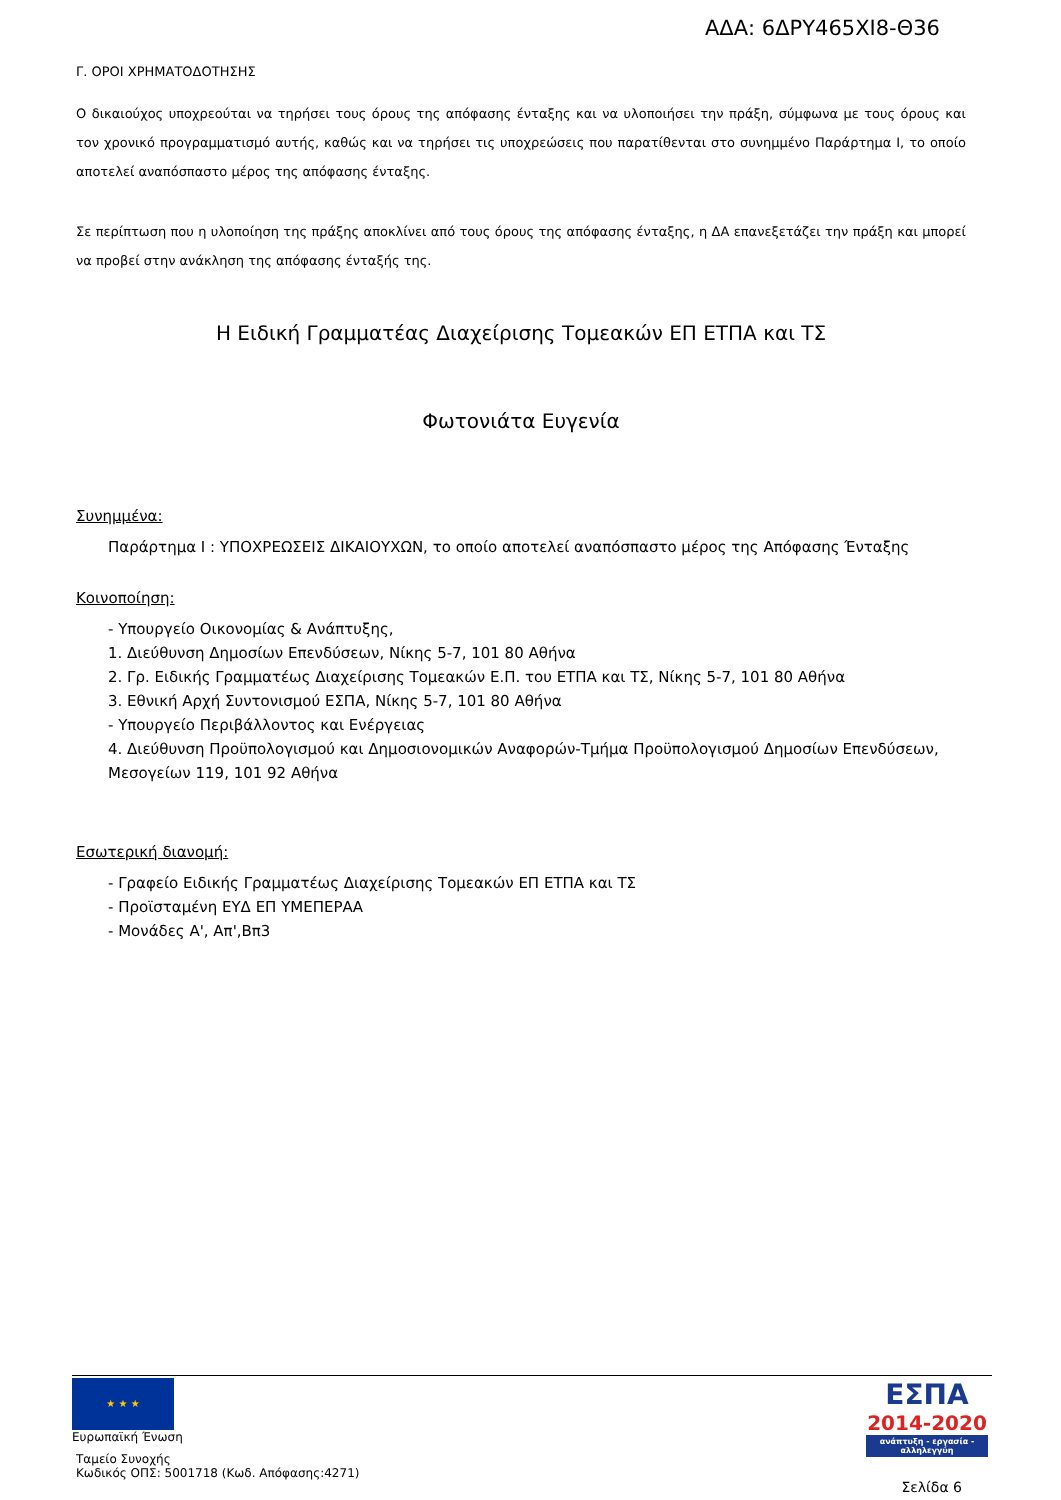ΑΔΑ: 6ΔΡΥ465ΧΙ8-Θ36
Γ. ΟΡΟΙ ΧΡΗΜΑΤΟΔΟΤΗΣΗΣ
Ο δικαιούχος υποχρεούται να τηρήσει τους όρους της απόφασης ένταξης και να υλοποιήσει την πράξη, σύμφωνα με τους όρους και τον χρονικό προγραμματισμό αυτής, καθώς και να τηρήσει τις υποχρεώσεις που παρατίθενται στο συνημμένο Παράρτημα Ι, το οποίο αποτελεί αναπόσπαστο μέρος της απόφασης ένταξης.
Σε περίπτωση που η υλοποίηση της πράξης αποκλίνει από τους όρους της απόφασης ένταξης, η ΔΑ επανεξετάζει την πράξη και μπορεί να προβεί στην ανάκληση της απόφασης ένταξής της.
Η Ειδική Γραμματέας Διαχείρισης Τομεακών ΕΠ ΕΤΠΑ και ΤΣ
Φωτονιάτα Ευγενία
Συνημμένα:
Παράρτημα Ι : ΥΠΟΧΡΕΩΣΕΙΣ ΔΙΚΑΙΟΥΧΩΝ, το οποίο αποτελεί αναπόσπαστο μέρος της Απόφασης Ένταξης
Κοινοποίηση:
- Υπουργείο Οικονομίας & Ανάπτυξης,
1. Διεύθυνση Δημοσίων Επενδύσεων, Νίκης 5-7, 101 80 Αθήνα
2. Γρ. Ειδικής Γραμματέως Διαχείρισης Τομεακών Ε.Π. του ΕΤΠΑ και ΤΣ, Νίκης 5-7, 101 80 Αθήνα
3. Εθνική Αρχή Συντονισμού ΕΣΠΑ, Νίκης 5-7, 101 80 Αθήνα
- Υπουργείο Περιβάλλοντος και Ενέργειας
4. Διεύθυνση Προϋπολογισμού και Δημοσιονομικών Αναφορών-Τμήμα Προϋπολογισμού Δημοσίων Επενδύσεων, Μεσογείων 119, 101 92 Αθήνα
Εσωτερική διανομή:
- Γραφείο Ειδικής Γραμματέως Διαχείρισης Τομεακών ΕΠ ΕΤΠΑ και ΤΣ
- Προϊσταμένη ΕΥΔ ΕΠ ΥΜΕΠΕΡΑΑ
- Μονάδες Α', Απ',Βπ3
★ ★ ★
Ευρωπαϊκή Ένωση
Ταμείο Συνοχής
Κωδικός ΟΠΣ: 5001718 (Κωδ. Απόφασης:4271)
ΕΣΠΑ
2014-2020
ανάπτυξη - εργασία - αλληλεγγύη
Σελίδα 6